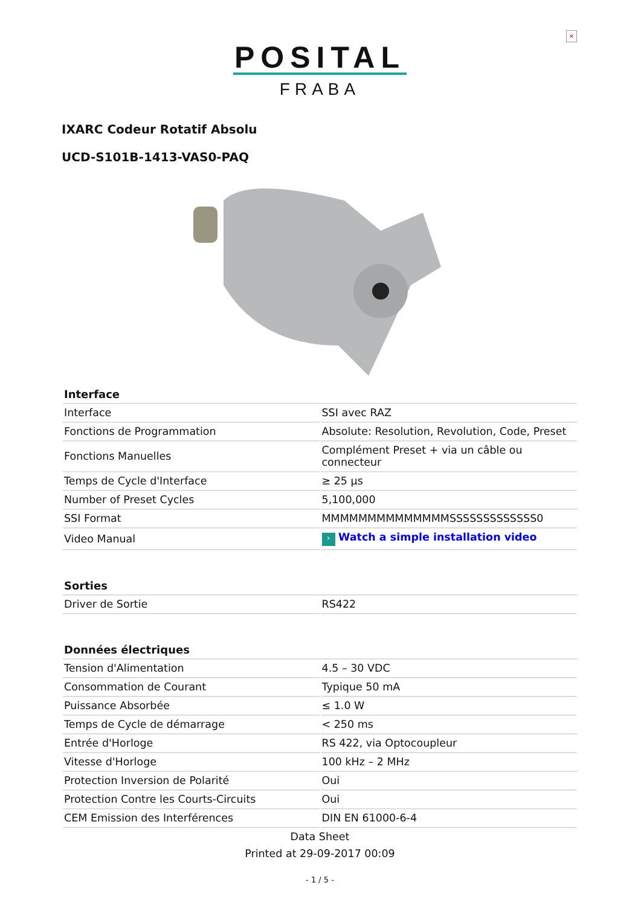×
POSITAL
FRABA
IXARC Codeur Rotatif Absolu
UCD-S101B-1413-VAS0-PAQ
| Interface | |
| --- | --- |
| Interface | SSI avec RAZ |
| Fonctions de Programmation | Absolute: Resolution, Revolution, Code, Preset |
| Fonctions Manuelles | Complément Preset + via un câble ou connecteur |
| Temps de Cycle d'Interface | ≥ 25 µs |
| Number of Preset Cycles | 5,100,000 |
| SSI Format | MMMMMMMMMMMMMMSSSSSSSSSSSSS0 |
| Video Manual | › Watch a simple installation video |
| Sorties | |
| --- | --- |
| Driver de Sortie | RS422 |
| Données électriques | |
| --- | --- |
| Tension d'Alimentation | 4.5 – 30 VDC |
| Consommation de Courant | Typique 50 mA |
| Puissance Absorbée | ≤ 1.0 W |
| Temps de Cycle de démarrage | < 250 ms |
| Entrée d'Horloge | RS 422, via Optocoupleur |
| Vitesse d'Horloge | 100 kHz – 2 MHz |
| Protection Inversion de Polarité | Oui |
| Protection Contre les Courts-Circuits | Oui |
| CEM Emission des Interférences | DIN EN 61000-6-4 |
Data Sheet
Printed at 29-09-2017 00:09
- 1 / 5 -